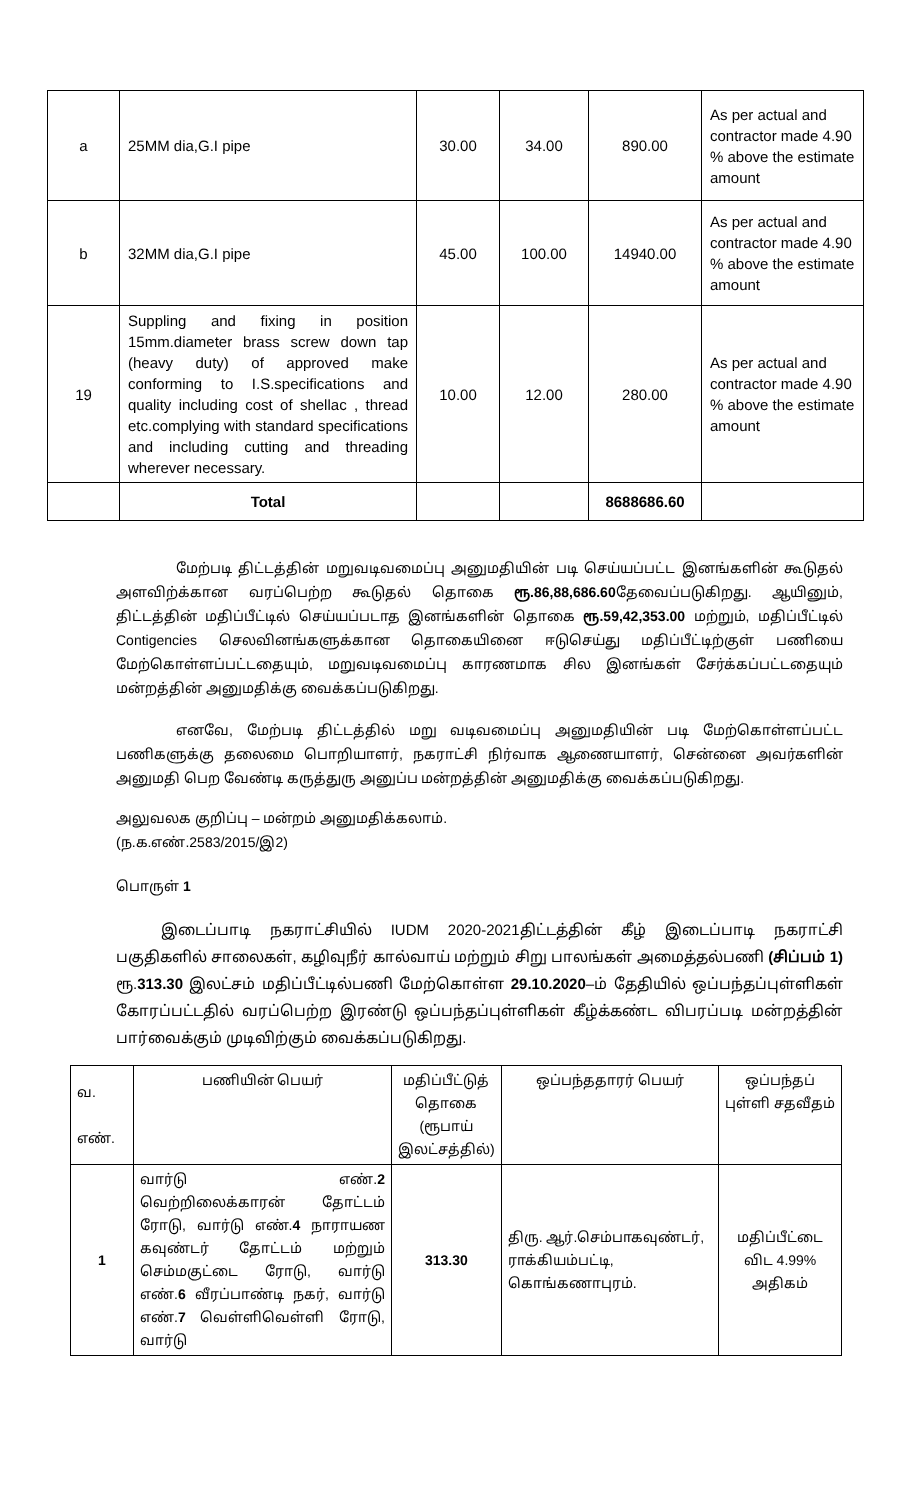| a | 25MM dia,G.I pipe | 30.00 | 34.00 | 890.00 | As per actual and contractor made 4.90 % above the estimate amount |
| b | 32MM dia,G.I pipe | 45.00 | 100.00 | 14940.00 | As per actual and contractor made 4.90 % above the estimate amount |
| 19 | Suppling and fixing in position 15mm.diameter brass screw down tap (heavy duty) of approved make conforming to I.S.specifications and quality including cost of shellac , thread etc.complying with standard specifications and including cutting and threading wherever necessary. | 10.00 | 12.00 | 280.00 | As per actual and contractor made 4.90 % above the estimate amount |
| | Total | | | 8688686.60 | |
மேற்படி திட்டத்தின் மறுவடிவமைப்பு அனுமதியின் படி செய்யப்பட்ட இனங்களின் கூடுதல் அளவிற்க்கான வரப்பெற்ற கூடுதல் தொகை ரூ.86,88,686.60தேவைப்படுகிறது. ஆயினும், திட்டத்தின் மதிப்பீட்டில் செய்யப்படாத இனங்களின் தொகை ரூ.59,42,353.00 மற்றும், மதிப்பீட்டில் Contigencies செலவினங்களுக்கான தொகையினை ஈடுசெய்து மதிப்பீட்டிற்குள் பணியை மேற்கொள்ளப்பட்டதையும், மறுவடிவமைப்பு காரணமாக சில இனங்கள் சேர்க்கப்பட்டதையும் மன்றத்தின் அனுமதிக்கு வைக்கப்படுகிறது.
எனவே, மேற்படி திட்டத்தில் மறு வடிவமைப்பு அனுமதியின் படி மேற்கொள்ளப்பட்ட பணிகளுக்கு தலைமை பொறியாளர், நகராட்சி நிர்வாக ஆணையாளர், சென்னை அவர்களின் அனுமதி பெற வேண்டி கருத்துரு அனுப்ப மன்றத்தின் அனுமதிக்கு வைக்கப்படுகிறது.
அலுவலக குறிப்பு – மன்றம் அனுமதிக்கலாம்.
(ந.க.எண்.2583/2015/இ2)
பொருள் 1
இடைப்பாடி நகராட்சியில் IUDM 2020-2021திட்டத்தின் கீழ் இடைப்பாடி நகராட்சி பகுதிகளில் சாலைகள், கழிவுநீர் கால்வாய் மற்றும் சிறு பாலங்கள் அமைத்தல்பணி (சிப்பம் 1) ரூ.313.30 இலட்சம் மதிப்பீட்டில்பணி மேற்கொள்ள 29.10.2020–ம் தேதியில் ஒப்பந்தப்புள்ளிகள் கோரப்பட்டதில் வரப்பெற்ற இரண்டு ஒப்பந்தப்புள்ளிகள் கீழ்க்கண்ட விபரப்படி மன்றத்தின் பார்வைக்கும் முடிவிற்கும் வைக்கப்படுகிறது.
| வ. எண். | பணியின் பெயர் | மதிப்பீட்டுத் தொகை (ரூபாய் இலட்சத்தில்) | ஒப்பந்ததாரர் பெயர் | ஒப்பந்தப் புள்ளி சதவீதம் |
| --- | --- | --- | --- | --- |
| 1 | வார்டு எண். 2 வெற்றிலைக்காரன் தோட்டம் ரோடு, வார்டு எண். 4 நாராயண கவுண்டர் தோட்டம் மற்றும் செம்மகுட்டை ரோடு, வார்டு எண். 6 வீரப்பாண்டி நகர், வார்டு எண். 7 வெள்ளிவெள்ளி ரோடு, வார்டு | 313.30 | திரு. ஆர்.செம்பாகவுண்டர், ராக்கியம்பட்டி, கொங்கணாபுரம். | மதிப்பீட்டை விட 4.99% அதிகம் |